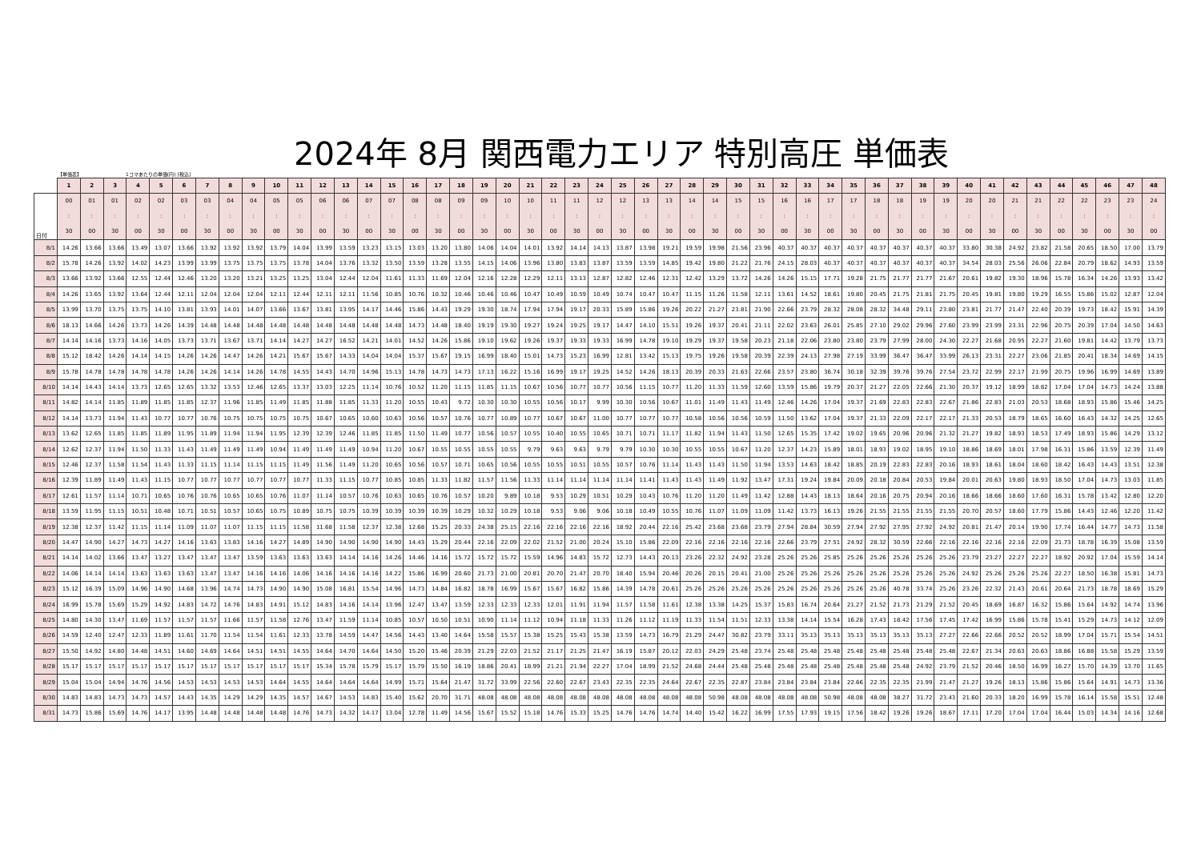2024年 8月 関西電力エリア 特別高圧 単価表
【単価表】 1コマあたりの単価(円) [税込]
| | 1 | 2 | 3 | 4 | 5 | 6 | 7 | 8 | 9 | 10 | 11 | 12 | 13 | 14 | 15 | 16 | 17 | 18 | 19 | 20 | 21 | 22 | 23 | 24 | 25 | 26 | 27 | 28 | 29 | 30 | 31 | 32 | 33 | 34 | 35 | 36 | 37 | 38 | 39 | 40 | 41 | 42 | 43 | 44 | 45 | 46 | 47 | 48 |
| --- | --- | --- | --- | --- | --- | --- | --- | --- | --- | --- | --- | --- | --- | --- | --- | --- | --- | --- | --- | --- | --- | --- | --- | --- | --- | --- | --- | --- | --- | --- | --- | --- | --- | --- | --- | --- | --- | --- | --- | --- | --- | --- | --- | --- | --- | --- | --- | --- |
| 日付 | 00 : 30 | 01 : 00 | 01 : 30 | 02 : 00 | 02 : 30 | 03 : 00 | 03 : 30 | 04 : 00 | 04 : 30 | 05 : 00 | 05 : 30 | 06 : 00 | 06 : 30 | 07 : 00 | 07 : 30 | 08 : 00 | 08 : 30 | 09 : 00 | 09 : 30 | 10 : 00 | 10 : 30 | 11 : 00 | 11 : 30 | 12 : 00 | 12 : 30 | 13 : 00 | 13 : 30 | 14 : 00 | 14 : 30 | 15 : 00 | 15 : 30 | 16 : 00 | 16 : 30 | 17 : 00 | 17 : 30 | 18 : 00 | 18 : 30 | 19 : 00 | 19 : 30 | 20 : 00 | 20 : 30 | 21 : 00 | 21 : 30 | 22 : 00 | 22 : 30 | 23 : 00 | 23 : 30 | 24 : 00 |
| 8/1 | 14.26 | 13.66 | 13.66 | 13.49 | 13.07 | 13.66 | 13.92 | 13.92 | 13.92 | 13.79 | 14.04 | 13.99 | 13.59 | 13.23 | 13.15 | 13.03 | 13.20 | 13.80 | 14.06 | 14.04 | 14.01 | 13.92 | 14.14 | 14.13 | 13.87 | 13.98 | 19.21 | 19.59 | 19.98 | 21.56 | 23.96 | 40.37 | 40.37 | 40.37 | 40.37 | 40.37 | 40.37 | 40.37 | 40.37 | 33.80 | 30.38 | 24.92 | 23.82 | 21.58 | 20.65 | 18.50 | 17.00 | 13.79 |
| 8/2 | 15.78 | 14.26 | 13.92 | 14.02 | 14.23 | 13.99 | 13.99 | 13.75 | 13.75 | 13.75 | 13.78 | 14.04 | 13.76 | 13.32 | 13.50 | 13.59 | 13.28 | 13.55 | 14.15 | 14.06 | 13.96 | 13.80 | 13.83 | 13.87 | 13.59 | 13.59 | 14.85 | 19.42 | 19.80 | 21.22 | 21.76 | 24.15 | 28.03 | 40.37 | 40.37 | 40.37 | 40.37 | 40.37 | 40.37 | 34.54 | 28.03 | 25.56 | 26.06 | 22.84 | 20.79 | 18.62 | 14.93 | 13.59 |
| 8/3 | 13.66 | 13.92 | 13.66 | 12.55 | 12.44 | 12.46 | 13.20 | 13.20 | 13.21 | 13.25 | 13.25 | 13.04 | 12.44 | 12.04 | 11.61 | 11.33 | 11.69 | 12.04 | 12.16 | 12.28 | 12.29 | 12.11 | 13.13 | 12.87 | 12.82 | 12.46 | 12.31 | 12.42 | 13.29 | 13.72 | 14.26 | 14.26 | 15.15 | 17.71 | 19.28 | 21.75 | 21.77 | 21.77 | 21.67 | 20.61 | 19.82 | 19.30 | 18.96 | 15.78 | 16.34 | 14.26 | 13.93 | 13.42 |
| 8/4 | 14.26 | 13.65 | 13.92 | 13.64 | 12.44 | 12.11 | 12.04 | 12.04 | 12.04 | 12.11 | 12.44 | 12.11 | 12.11 | 11.56 | 10.85 | 10.76 | 10.32 | 10.46 | 10.46 | 10.46 | 10.47 | 10.49 | 10.59 | 10.49 | 10.74 | 10.47 | 10.47 | 11.15 | 11.26 | 11.58 | 12.11 | 13.61 | 14.52 | 18.61 | 19.80 | 20.45 | 21.75 | 21.81 | 21.75 | 20.45 | 19.81 | 19.80 | 19.29 | 16.55 | 15.86 | 15.02 | 12.87 | 12.04 |
| 8/5 | 13.99 | 13.70 | 13.75 | 13.75 | 14.10 | 13.81 | 13.93 | 14.01 | 14.07 | 13.66 | 13.67 | 13.81 | 13.95 | 14.17 | 14.46 | 15.86 | 14.43 | 19.29 | 19.30 | 18.74 | 17.94 | 17.94 | 19.17 | 20.33 | 15.89 | 15.86 | 19.26 | 20.22 | 21.27 | 23.81 | 21.90 | 22.66 | 23.79 | 28.32 | 28.08 | 28.32 | 34.48 | 29.11 | 23.80 | 23.81 | 21.77 | 21.47 | 22.40 | 20.39 | 19.73 | 18.42 | 15.91 | 14.39 |
| 8/6 | 18.13 | 14.66 | 14.26 | 13.73 | 14.26 | 14.39 | 14.48 | 14.48 | 14.48 | 14.48 | 14.48 | 14.48 | 14.48 | 14.48 | 14.48 | 14.73 | 14.48 | 18.40 | 19.19 | 19.30 | 19.27 | 19.24 | 19.25 | 19.17 | 14.47 | 14.10 | 15.51 | 19.26 | 19.37 | 20.41 | 21.11 | 22.02 | 23.63 | 26.01 | 25.85 | 27.10 | 29.02 | 29.96 | 27.60 | 23.99 | 23.99 | 23.31 | 22.96 | 20.75 | 20.39 | 17.04 | 14.50 | 14.63 |
| 8/7 | 14.14 | 14.16 | 13.73 | 14.16 | 14.05 | 13.73 | 13.71 | 13.67 | 13.71 | 14.14 | 14.27 | 14.27 | 16.52 | 14.21 | 14.01 | 14.52 | 14.26 | 15.86 | 19.10 | 19.62 | 19.26 | 19.37 | 19.33 | 19.33 | 16.99 | 14.78 | 19.10 | 19.29 | 19.37 | 19.58 | 20.23 | 21.18 | 22.06 | 23.80 | 23.80 | 23.79 | 27.99 | 28.00 | 24.30 | 22.27 | 21.68 | 20.95 | 22.27 | 21.60 | 19.81 | 14.42 | 13.79 | 13.73 |
| 8/8 | 15.12 | 18.42 | 14.26 | 14.14 | 14.15 | 14.26 | 14.26 | 14.47 | 14.26 | 14.21 | 15.67 | 15.67 | 14.33 | 14.04 | 14.04 | 15.37 | 15.67 | 19.15 | 16.99 | 18.40 | 15.01 | 14.73 | 15.23 | 16.99 | 12.81 | 13.42 | 15.13 | 19.75 | 19.26 | 19.58 | 20.39 | 22.39 | 24.13 | 27.98 | 27.19 | 33.99 | 36.47 | 36.47 | 33.99 | 26.13 | 23.31 | 22.27 | 23.06 | 21.85 | 20.41 | 18.34 | 14.69 | 14.15 |
| 8/9 | 15.78 | 14.78 | 14.78 | 14.78 | 14.78 | 14.26 | 14.26 | 14.14 | 14.26 | 14.78 | 14.55 | 14.43 | 14.70 | 14.96 | 15.13 | 14.78 | 14.73 | 14.73 | 17.13 | 16.22 | 15.16 | 16.99 | 19.17 | 19.25 | 14.52 | 14.26 | 18.13 | 20.39 | 20.33 | 21.63 | 22.66 | 23.57 | 23.80 | 36.74 | 30.18 | 32.39 | 39.76 | 39.76 | 27.54 | 23.72 | 22.99 | 22.17 | 21.99 | 20.75 | 19.96 | 16.99 | 14.69 | 13.89 |
| 8/10 | 14.14 | 14.43 | 14.14 | 13.73 | 12.65 | 12.65 | 13.32 | 13.53 | 12.46 | 12.65 | 13.37 | 13.03 | 12.25 | 11.14 | 10.76 | 10.52 | 11.20 | 11.15 | 11.85 | 11.15 | 10.67 | 10.56 | 10.77 | 10.77 | 10.56 | 11.15 | 10.77 | 11.20 | 11.33 | 11.59 | 12.60 | 13.59 | 15.86 | 19.79 | 20.37 | 21.27 | 22.05 | 22.66 | 21.30 | 20.37 | 19.12 | 18.99 | 18.82 | 17.04 | 17.04 | 14.73 | 14.24 | 13.88 |
| 8/11 | 14.82 | 14.14 | 11.85 | 11.89 | 11.85 | 11.85 | 12.37 | 11.96 | 11.85 | 11.49 | 11.85 | 11.88 | 11.85 | 11.33 | 11.20 | 10.55 | 10.43 | 9.72 | 10.30 | 10.30 | 10.55 | 10.56 | 10.17 | 9.99 | 10.30 | 10.56 | 10.67 | 11.01 | 11.49 | 11.43 | 11.49 | 12.46 | 14.26 | 17.04 | 19.37 | 21.69 | 22.83 | 22.83 | 22.67 | 21.86 | 22.83 | 21.03 | 20.53 | 18.68 | 18.93 | 15.86 | 15.46 | 14.25 |
| 8/12 | 14.14 | 13.73 | 11.94 | 11.43 | 10.77 | 10.77 | 10.76 | 10.75 | 10.75 | 10.75 | 10.75 | 10.67 | 10.65 | 10.60 | 10.63 | 10.56 | 10.57 | 10.76 | 10.77 | 10.89 | 10.77 | 10.67 | 10.67 | 11.00 | 10.77 | 10.77 | 10.77 | 10.58 | 10.56 | 10.56 | 10.59 | 11.50 | 13.62 | 17.04 | 19.37 | 21.33 | 22.09 | 22.17 | 22.17 | 21.33 | 20.53 | 18.79 | 18.65 | 16.60 | 16.43 | 14.32 | 14.25 | 12.65 |
| 8/13 | 13.62 | 12.65 | 11.85 | 11.85 | 11.89 | 11.95 | 11.89 | 11.94 | 11.94 | 11.95 | 12.39 | 12.39 | 12.46 | 11.85 | 11.85 | 11.50 | 11.49 | 10.77 | 10.56 | 10.57 | 10.55 | 10.40 | 10.55 | 10.65 | 10.71 | 10.71 | 11.17 | 11.82 | 11.94 | 11.43 | 11.50 | 12.65 | 15.35 | 17.42 | 19.02 | 19.65 | 20.96 | 20.96 | 21.32 | 21.27 | 19.82 | 18.93 | 18.53 | 17.49 | 18.93 | 15.86 | 14.29 | 13.12 |
| 8/14 | 12.62 | 12.37 | 11.94 | 11.50 | 11.33 | 11.43 | 11.49 | 11.49 | 11.49 | 10.94 | 11.49 | 11.49 | 11.49 | 10.94 | 11.20 | 10.67 | 10.55 | 10.55 | 10.55 | 10.55 | 9.79 | 9.63 | 9.63 | 9.79 | 9.79 | 10.30 | 10.30 | 10.55 | 10.55 | 10.67 | 11.20 | 12.37 | 14.23 | 15.89 | 18.01 | 18.93 | 19.02 | 18.95 | 19.10 | 18.86 | 18.69 | 18.01 | 17.98 | 16.31 | 15.86 | 13.59 | 12.39 | 11.49 |
| 8/15 | 12.46 | 12.37 | 11.58 | 11.54 | 11.43 | 11.33 | 11.15 | 11.14 | 11.15 | 11.15 | 11.49 | 11.56 | 11.49 | 11.20 | 10.65 | 10.56 | 10.57 | 10.71 | 10.65 | 10.56 | 10.55 | 10.55 | 10.51 | 10.55 | 10.57 | 10.76 | 11.14 | 11.43 | 11.43 | 11.50 | 11.94 | 13.53 | 14.63 | 18.42 | 18.85 | 20.19 | 22.83 | 22.83 | 20.16 | 18.93 | 18.61 | 18.04 | 18.60 | 18.42 | 16.43 | 14.43 | 13.51 | 12.38 |
| 8/16 | 12.39 | 11.89 | 11.49 | 11.43 | 11.15 | 10.77 | 10.77 | 10.77 | 10.77 | 10.77 | 10.77 | 11.33 | 11.15 | 10.77 | 10.85 | 10.85 | 11.33 | 11.82 | 11.57 | 11.56 | 11.33 | 11.14 | 11.14 | 11.14 | 11.14 | 11.41 | 11.43 | 11.43 | 11.49 | 11.92 | 13.47 | 17.31 | 19.24 | 19.84 | 20.09 | 20.18 | 20.84 | 20.53 | 19.84 | 20.01 | 20.63 | 19.80 | 18.93 | 18.50 | 17.04 | 14.73 | 13.03 | 11.85 |
| 8/17 | 12.61 | 11.57 | 11.14 | 10.71 | 10.65 | 10.76 | 10.76 | 10.65 | 10.65 | 10.76 | 11.07 | 11.14 | 10.57 | 10.76 | 10.63 | 10.65 | 10.76 | 10.57 | 10.20 | 9.89 | 10.18 | 9.53 | 10.29 | 10.51 | 10.29 | 10.43 | 10.76 | 11.20 | 11.20 | 11.49 | 11.42 | 12.88 | 14.43 | 18.13 | 18.64 | 20.16 | 20.75 | 20.94 | 20.16 | 18.66 | 18.66 | 18.60 | 17.60 | 16.31 | 15.78 | 13.42 | 12.80 | 12.20 |
| 8/18 | 13.59 | 11.95 | 11.15 | 10.51 | 10.48 | 10.71 | 10.51 | 10.57 | 10.65 | 10.75 | 10.89 | 10.75 | 10.75 | 10.39 | 10.39 | 10.39 | 10.39 | 10.29 | 10.32 | 10.29 | 10.18 | 9.53 | 9.06 | 9.06 | 10.18 | 10.49 | 10.55 | 10.76 | 11.07 | 11.09 | 11.09 | 11.42 | 13.73 | 16.13 | 19.26 | 21.55 | 21.55 | 21.55 | 21.55 | 20.70 | 20.57 | 18.60 | 17.79 | 15.86 | 14.43 | 12.46 | 12.20 | 11.42 |
| 8/19 | 12.38 | 12.37 | 11.42 | 11.15 | 11.14 | 11.09 | 11.07 | 11.07 | 11.15 | 11.15 | 11.58 | 11.68 | 11.58 | 12.37 | 12.38 | 12.68 | 15.25 | 20.33 | 24.38 | 25.15 | 22.16 | 22.16 | 22.16 | 22.16 | 18.92 | 20.44 | 22.16 | 25.42 | 23.68 | 23.68 | 23.79 | 27.94 | 28.84 | 30.59 | 27.94 | 27.92 | 27.95 | 27.92 | 24.92 | 20.81 | 21.47 | 20.14 | 19.90 | 17.74 | 16.44 | 14.77 | 14.73 | 11.58 |
| 8/20 | 14.47 | 14.90 | 14.27 | 14.73 | 14.27 | 14.16 | 13.63 | 13.83 | 14.16 | 14.27 | 14.89 | 14.90 | 14.90 | 14.90 | 14.90 | 14.43 | 15.29 | 20.44 | 22.16 | 22.09 | 22.02 | 21.52 | 21.00 | 20.24 | 15.10 | 15.86 | 22.09 | 22.16 | 22.16 | 22.16 | 22.16 | 22.66 | 23.79 | 27.51 | 24.92 | 28.32 | 30.59 | 22.66 | 22.16 | 22.16 | 22.16 | 22.16 | 22.09 | 21.73 | 18.78 | 16.39 | 15.08 | 13.59 |
| 8/21 | 14.14 | 14.02 | 13.66 | 13.47 | 13.27 | 13.47 | 13.47 | 13.47 | 13.59 | 13.63 | 13.63 | 13.63 | 14.14 | 14.16 | 14.26 | 14.46 | 14.16 | 15.72 | 15.72 | 15.72 | 15.59 | 14.96 | 14.83 | 15.72 | 12.73 | 14.43 | 20.13 | 23.26 | 22.32 | 24.92 | 23.28 | 25.26 | 25.26 | 25.85 | 25.26 | 25.26 | 25.26 | 25.26 | 25.26 | 23.79 | 23.27 | 22.27 | 22.27 | 18.92 | 20.92 | 17.04 | 15.59 | 14.14 |
| 8/22 | 14.06 | 14.14 | 14.14 | 13.63 | 13.63 | 13.63 | 13.47 | 13.47 | 14.16 | 14.16 | 14.06 | 14.16 | 14.16 | 14.16 | 14.22 | 15.86 | 16.99 | 20.60 | 21.73 | 21.00 | 20.81 | 20.70 | 21.47 | 20.70 | 18.40 | 15.94 | 20.46 | 20.26 | 20.15 | 20.41 | 21.00 | 25.26 | 25.26 | 25.26 | 25.26 | 25.26 | 25.26 | 25.26 | 25.26 | 24.92 | 25.26 | 25.26 | 25.26 | 22.27 | 18.50 | 16.38 | 15.81 | 14.73 |
| 8/23 | 15.12 | 16.39 | 15.09 | 14.96 | 14.90 | 14.68 | 13.96 | 14.74 | 14.73 | 14.90 | 14.90 | 15.08 | 16.81 | 15.54 | 14.96 | 14.73 | 14.84 | 16.82 | 18.78 | 16.99 | 15.67 | 15.67 | 16.82 | 15.86 | 14.39 | 14.78 | 20.61 | 25.26 | 25.26 | 25.26 | 25.26 | 25.26 | 25.26 | 25.26 | 25.26 | 25.26 | 40.78 | 33.74 | 25.26 | 23.26 | 22.32 | 21.43 | 20.61 | 20.64 | 21.73 | 18.78 | 18.69 | 15.29 |
| 8/24 | 16.99 | 15.78 | 15.69 | 15.29 | 14.92 | 14.83 | 14.72 | 14.76 | 14.83 | 14.91 | 15.12 | 14.83 | 14.16 | 14.14 | 13.96 | 12.47 | 13.47 | 13.59 | 12.33 | 12.33 | 12.33 | 12.01 | 11.91 | 11.94 | 11.57 | 11.58 | 11.61 | 12.38 | 13.38 | 14.25 | 15.37 | 15.83 | 16.74 | 20.64 | 21.27 | 21.52 | 21.73 | 21.29 | 21.52 | 20.45 | 18.69 | 16.87 | 16.32 | 15.86 | 15.64 | 14.92 | 14.74 | 13.96 |
| 8/25 | 14.80 | 14.30 | 13.47 | 11.69 | 11.57 | 11.57 | 11.57 | 11.66 | 11.57 | 11.58 | 12.76 | 13.47 | 11.59 | 11.14 | 10.85 | 10.57 | 10.50 | 10.51 | 10.90 | 11.14 | 11.12 | 10.94 | 11.18 | 11.33 | 11.26 | 11.12 | 11.19 | 11.33 | 11.54 | 11.51 | 12.33 | 13.38 | 14.14 | 15.54 | 16.28 | 17.43 | 18.42 | 17.56 | 17.45 | 17.42 | 16.99 | 15.86 | 15.78 | 15.41 | 15.29 | 14.73 | 14.12 | 12.09 |
| 8/26 | 14.59 | 12.40 | 12.47 | 12.33 | 11.89 | 11.61 | 11.70 | 11.54 | 11.54 | 11.61 | 12.33 | 13.78 | 14.59 | 14.47 | 14.56 | 14.43 | 13.40 | 14.64 | 15.58 | 15.57 | 15.38 | 15.25 | 15.43 | 15.38 | 13.59 | 14.73 | 16.79 | 21.29 | 24.47 | 30.82 | 23.79 | 33.11 | 35.13 | 35.13 | 35.13 | 35.13 | 35.13 | 35.13 | 27.27 | 22.66 | 22.66 | 20.52 | 20.52 | 18.99 | 17.04 | 15.71 | 15.54 | 14.51 |
| 8/27 | 15.50 | 14.92 | 14.80 | 14.48 | 14.51 | 14.60 | 14.69 | 14.64 | 14.51 | 14.51 | 14.55 | 14.64 | 14.70 | 14.64 | 14.50 | 15.20 | 15.46 | 20.39 | 21.29 | 22.03 | 21.52 | 21.17 | 21.25 | 21.47 | 16.19 | 15.87 | 20.12 | 22.03 | 24.29 | 25.48 | 23.74 | 25.48 | 25.48 | 25.48 | 25.48 | 25.48 | 25.48 | 25.48 | 25.48 | 22.67 | 21.34 | 20.63 | 20.63 | 18.86 | 16.88 | 15.58 | 15.29 | 13.59 |
| 8/28 | 15.17 | 15.17 | 15.17 | 15.17 | 15.17 | 15.17 | 15.17 | 15.17 | 15.17 | 15.17 | 15.17 | 15.34 | 15.78 | 15.79 | 15.17 | 15.79 | 15.50 | 16.19 | 18.86 | 20.41 | 18.99 | 21.21 | 21.94 | 22.27 | 17.04 | 18.99 | 21.52 | 24.68 | 24.44 | 25.48 | 25.48 | 25.48 | 25.48 | 25.48 | 25.48 | 25.48 | 25.48 | 24.92 | 23.79 | 21.52 | 20.46 | 18.50 | 16.99 | 16.27 | 15.70 | 14.39 | 13.70 | 11.65 |
| 8/29 | 15.04 | 15.04 | 14.94 | 14.76 | 14.56 | 14.53 | 14.53 | 14.53 | 14.53 | 14.64 | 14.55 | 14.64 | 14.64 | 14.64 | 14.99 | 15.71 | 15.64 | 21.47 | 31.72 | 33.99 | 22.56 | 22.60 | 22.67 | 23.43 | 22.35 | 22.35 | 24.64 | 22.67 | 22.35 | 22.87 | 23.84 | 23.84 | 23.84 | 23.84 | 22.66 | 22.35 | 22.35 | 21.99 | 21.47 | 21.27 | 19.26 | 18.13 | 15.86 | 15.86 | 15.64 | 14.91 | 14.73 | 13.36 |
| 8/30 | 14.83 | 14.83 | 14.73 | 14.73 | 14.57 | 14.43 | 14.35 | 14.29 | 14.29 | 14.35 | 14.57 | 14.67 | 14.53 | 14.83 | 15.40 | 15.62 | 20.70 | 31.71 | 48.08 | 48.08 | 48.08 | 48.08 | 48.08 | 48.08 | 48.08 | 48.08 | 48.08 | 48.08 | 50.98 | 48.08 | 48.08 | 48.08 | 48.08 | 50.98 | 48.08 | 48.08 | 38.27 | 31.72 | 23.43 | 21.60 | 20.33 | 18.20 | 16.99 | 15.78 | 16.14 | 15.58 | 15.51 | 12.48 |
| 8/31 | 14.73 | 15.86 | 15.69 | 14.76 | 14.17 | 13.95 | 14.48 | 14.48 | 14.48 | 14.48 | 14.76 | 14.73 | 14.32 | 14.17 | 13.04 | 12.78 | 11.49 | 14.56 | 15.67 | 15.52 | 15.18 | 14.76 | 15.33 | 15.25 | 14.76 | 14.76 | 14.74 | 14.40 | 15.42 | 16.22 | 16.99 | 17.55 | 17.93 | 19.15 | 17.56 | 18.42 | 19.26 | 19.26 | 18.67 | 17.11 | 17.20 | 17.04 | 17.04 | 16.44 | 15.03 | 14.34 | 14.16 | 12.68 |